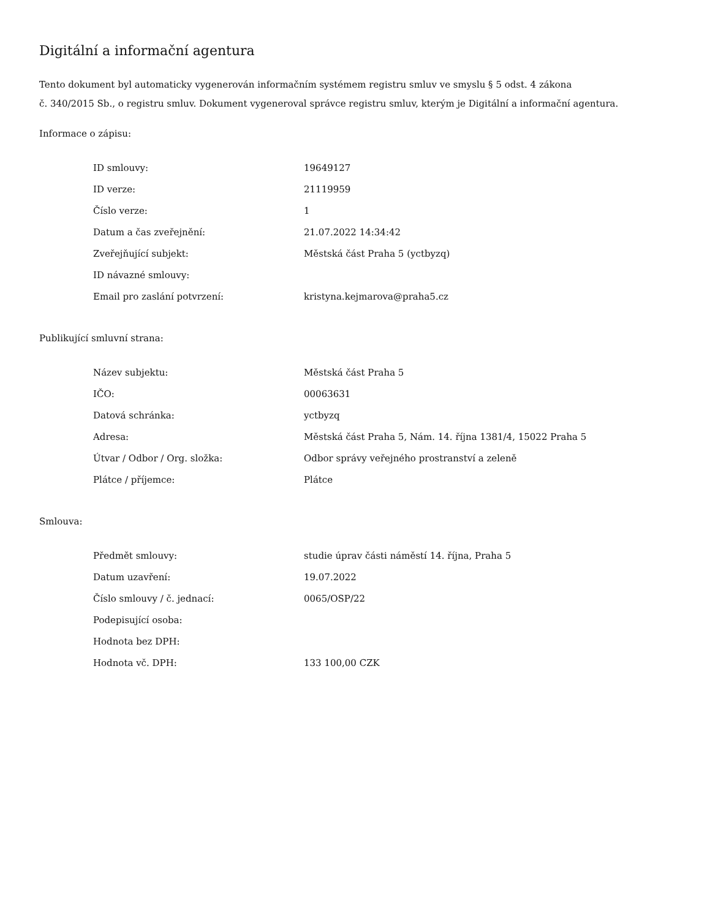Digitální a informační agentura
Tento dokument byl automaticky vygenerován informačním systémem registru smluv ve smyslu § 5 odst. 4 zákona
č. 340/2015 Sb., o registru smluv. Dokument vygeneroval správce registru smluv, kterým je Digitální a informační agentura.
Informace o zápisu:
| ID smlouvy: | 19649127 |
| ID verze: | 21119959 |
| Číslo verze: | 1 |
| Datum a čas zveřejnění: | 21.07.2022 14:34:42 |
| Zveřejňující subjekt: | Městská část Praha 5 (yctbyzq) |
| ID návazné smlouvy: | |
| Email pro zaslání potvrzení: | kristyna.kejmarova@praha5.cz |
Publikující smluvní strana:
| Název subjektu: | Městská část Praha 5 |
| IČO: | 00063631 |
| Datová schránka: | yctbyzq |
| Adresa: | Městská část Praha 5, Nám. 14. října 1381/4, 15022 Praha 5 |
| Útvar / Odbor / Org. složka: | Odbor správy veřejného prostranství a zeleně |
| Plátce / příjemce: | Plátce |
Smlouva:
| Předmět smlouvy: | studie úprav části náměstí 14. října, Praha 5 |
| Datum uzavření: | 19.07.2022 |
| Číslo smlouvy / č. jednací: | 0065/OSP/22 |
| Podepisující osoba: | |
| Hodnota bez DPH: | |
| Hodnota vč. DPH: | 133 100,00 CZK |